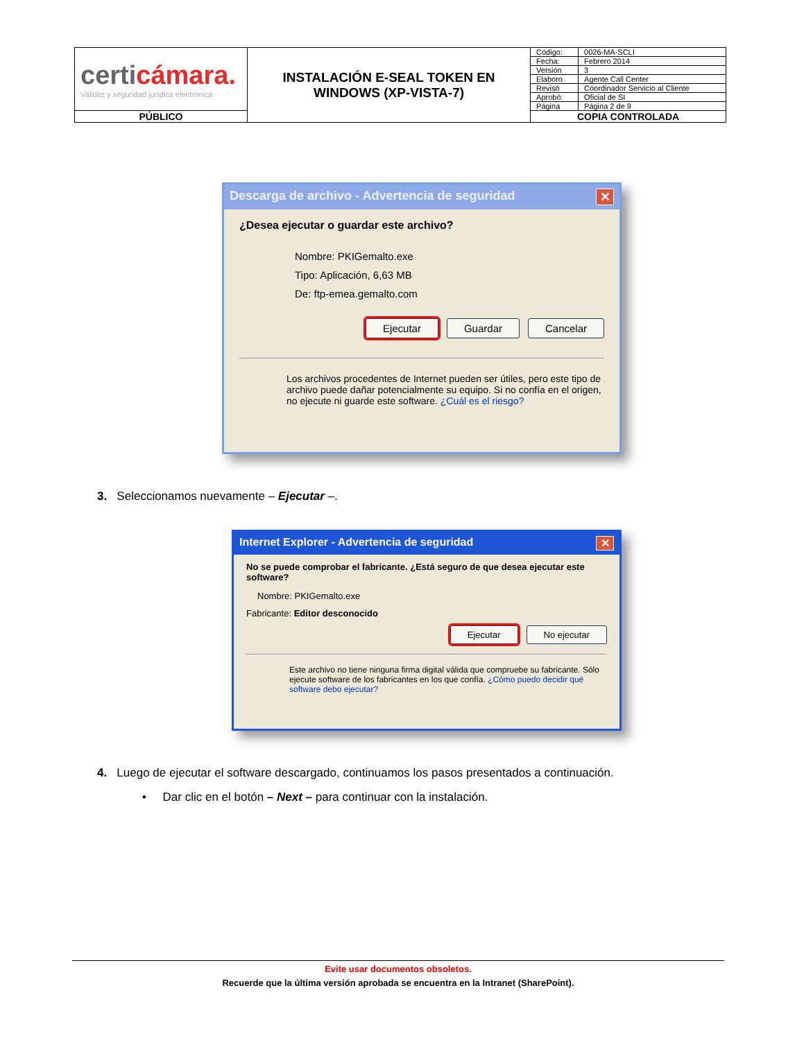| certi cámara. Validez y seguridad jurídica electrónica | INSTALACIÓN E-SEAL TOKEN EN WINDOWS (XP-VISTA-7) | Código: | 0026-MA-SCLI |
| | | Fecha: | Febrero 2014 |
| | | Versión | 3 |
| | | Elaboro | Agente Call Center |
| | | Revisó | Coordinador Servicio al Cliente |
| | | Aprobó: | Oficial de SI |
| | | Página | Página 2 de 9 |
| PÚBLICO | | COPIA CONTROLADA | |
Descarga de archivo - Advertencia de seguridad ✕
¿Desea ejecutar o guardar este archivo?
Nombre: PKIGemalto.exe
Tipo: Aplicación, 6,63 MB
De: ftp-emea.gemalto.com
Ejecutar Guardar Cancelar
Los archivos procedentes de Internet pueden ser útiles, pero este tipo de archivo puede dañar potencialmente su equipo. Si no confía en el origen, no ejecute ni guarde este software. ¿Cuál es el riesgo?
3. Seleccionamos nuevamente – Ejecutar –.
Internet Explorer - Advertencia de seguridad ✕
No se puede comprobar el fabricante. ¿Está seguro de que desea ejecutar este software?
Nombre: PKIGemalto.exe
Fabricante: Editor desconocido
Ejecutar No ejecutar
Este archivo no tiene ninguna firma digital válida que compruebe su fabricante. Sólo ejecute software de los fabricantes en los que confía. ¿Cómo puedo decidir qué software debo ejecutar?
4. Luego de ejecutar el software descargado, continuamos los pasos presentados a continuación.
• Dar clic en el botón – Next – para continuar con la instalación.
Evite usar documentos obsoletos.
Recuerde que la última versión aprobada se encuentra en la Intranet (SharePoint).